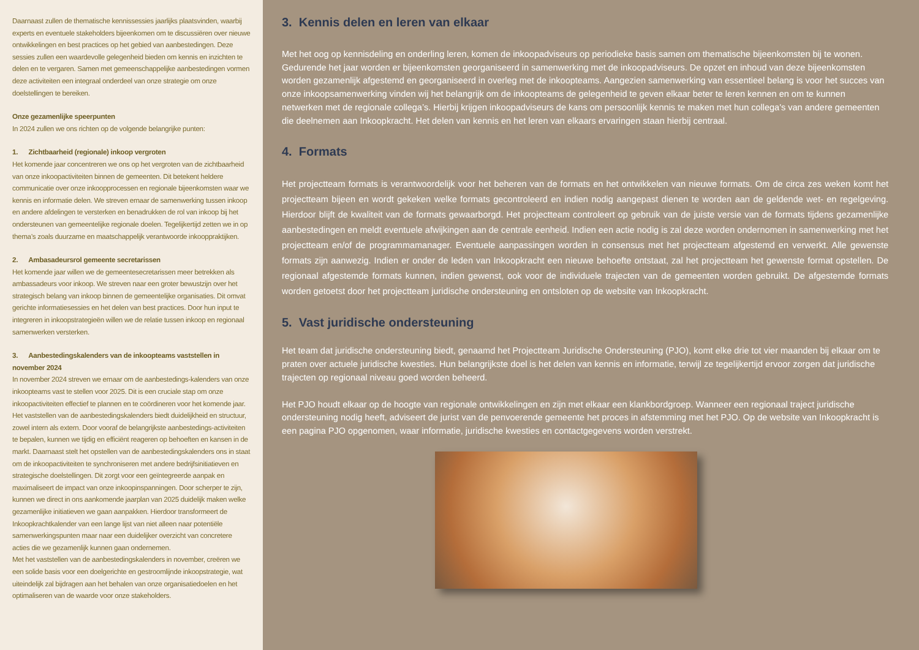Daarnaast zullen de thematische kennissessies jaarlijks plaatsvinden, waarbij experts en eventuele stakeholders bijeenkomen om te discussiëren over nieuwe ontwikkelingen en best practices op het gebied van aanbestedingen. Deze sessies zullen een waardevolle gelegenheid bieden om kennis en inzichten te delen en te vergaren. Samen met gemeenschappelijke aanbestedingen vormen deze activiteiten een integraal onderdeel van onze strategie om onze doelstellingen te bereiken.
Onze gezamenlijke speerpunten
In 2024 zullen we ons richten op de volgende belangrijke punten:
1. Zichtbaarheid (regionale) inkoop vergroten
Het komende jaar concentreren we ons op het vergroten van de zichtbaarheid van onze inkoopactiviteiten binnen de gemeenten. Dit betekent heldere communicatie over onze inkoopprocessen en regionale bijeenkomsten waar we kennis en informatie delen. We streven ernaar de samenwerking tussen inkoop en andere afdelingen te versterken en benadrukken de rol van inkoop bij het ondersteunen van gemeentelijke regionale doelen. Tegelijkertijd zetten we in op thema’s zoals duurzame en maatschappelijk verantwoorde inkooppraktijken.
2. Ambasadeursrol gemeente secretarissen
Het komende jaar willen we de gemeentesecretarissen meer betrekken als ambassadeurs voor inkoop. We streven naar een groter bewustzijn over het strategisch belang van inkoop binnen de gemeentelijke organisaties. Dit omvat gerichte informatiesessies en het delen van best practices. Door hun input te integreren in inkoopstrategieën willen we de relatie tussen inkoop en regionaal samenwerken versterken.
3. Aanbestedingskalenders van de inkoopteams vaststellen in november 2024
In november 2024 streven we ernaar om de aanbestedings-kalenders van onze inkoopteams vast te stellen voor 2025. Dit is een cruciale stap om onze inkoopactiviteiten effectief te plannen en te coördineren voor het komende jaar. Het vaststellen van de aanbestedingskalenders biedt duidelijkheid en structuur, zowel intern als extern. Door vooraf de belangrijkste aanbestedings-activiteiten te bepalen, kunnen we tijdig en efficiënt reageren op behoeften en kansen in de markt. Daarnaast stelt het opstellen van de aanbestedingskalenders ons in staat om de inkoopactiviteiten te synchroniseren met andere bedrijfsinitiatieven en strategische doelstellingen. Dit zorgt voor een geïntegreerde aanpak en maximaliseert de impact van onze inkoopinspanningen. Door scherper te zijn, kunnen we direct in ons aankomende jaarplan van 2025 duidelijk maken welke gezamenlijke initiatieven we gaan aanpakken. Hierdoor transformeert de Inkoopkrachtkalender van een lange lijst van niet alleen naar potentiële samenwerkingspunten maar naar een duidelijker overzicht van concretere acties die we gezamenlijk kunnen gaan ondernemen.
Met het vaststellen van de aanbestedingskalenders in november, creëren we een solide basis voor een doelgerichte en gestroomlijnde inkoopstrategie, wat uiteindelijk zal bijdragen aan het behalen van onze organisatiedoelen en het optimaliseren van de waarde voor onze stakeholders.
3. Kennis delen en leren van elkaar
Met het oog op kennisdeling en onderling leren, komen de inkoopadviseurs op periodieke basis samen om thematische bijeenkomsten bij te wonen. Gedurende het jaar worden er bijeenkomsten georganiseerd in samenwerking met de inkoopadviseurs. De opzet en inhoud van deze bijeenkomsten worden gezamenlijk afgestemd en georganiseerd in overleg met de inkoopteams. Aangezien samenwerking van essentieel belang is voor het succes van onze inkoopsamenwerking vinden wij het belangrijk om de inkoopteams de gelegenheid te geven elkaar beter te leren kennen en om te kunnen netwerken met de regionale collega’s. Hierbij krijgen inkoopadviseurs de kans om persoonlijk kennis te maken met hun collega's van andere gemeenten die deelnemen aan Inkoopkracht. Het delen van kennis en het leren van elkaars ervaringen staan hierbij centraal.
4. Formats
Het projectteam formats is verantwoordelijk voor het beheren van de formats en het ontwikkelen van nieuwe formats. Om de circa zes weken komt het projectteam bijeen en wordt gekeken welke formats gecontroleerd en indien nodig aangepast dienen te worden aan de geldende wet- en regelgeving. Hierdoor blijft de kwaliteit van de formats gewaarborgd. Het projectteam controleert op gebruik van de juiste versie van de formats tijdens gezamenlijke aanbestedingen en meldt eventuele afwijkingen aan de centrale eenheid. Indien een actie nodig is zal deze worden ondernomen in samenwerking met het projectteam en/of de programmamanager. Eventuele aanpassingen worden in consensus met het projectteam afgestemd en verwerkt. Alle gewenste formats zijn aanwezig. Indien er onder de leden van Inkoopkracht een nieuwe behoefte ontstaat, zal het projectteam het gewenste format opstellen. De regionaal afgestemde formats kunnen, indien gewenst, ook voor de individuele trajecten van de gemeenten worden gebruikt. De afgestemde formats worden getoetst door het projectteam juridische ondersteuning en ontsloten op de website van Inkoopkracht.
5. Vast juridische ondersteuning
Het team dat juridische ondersteuning biedt, genaamd het Projectteam Juridische Ondersteuning (PJO), komt elke drie tot vier maanden bij elkaar om te praten over actuele juridische kwesties. Hun belangrijkste doel is het delen van kennis en informatie, terwijl ze tegelijkertijd ervoor zorgen dat juridische trajecten op regionaal niveau goed worden beheerd.
Het PJO houdt elkaar op de hoogte van regionale ontwikkelingen en zijn met elkaar een klankbordgroep. Wanneer een regionaal traject juridische ondersteuning nodig heeft, adviseert de jurist van de penvoerende gemeente het proces in afstemming met het PJO. Op de website van Inkoopkracht is een pagina PJO opgenomen, waar informatie, juridische kwesties en contactgegevens worden verstrekt.